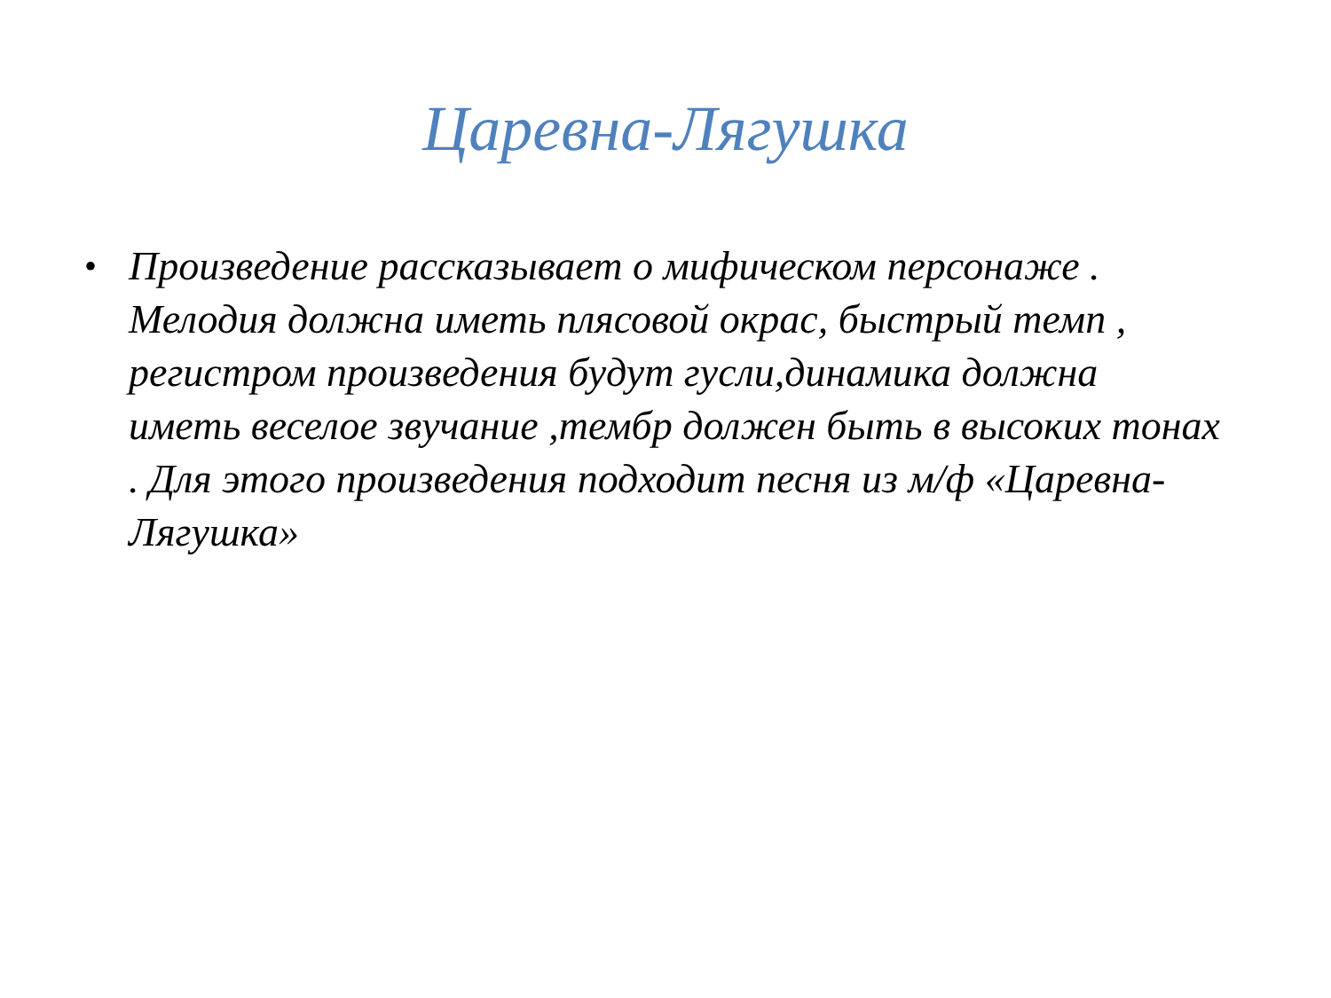Царевна-Лягушка
•
Произведение рассказывает о мифическом персонаже . Мелодия должна иметь плясовой окрас, быстрый темп , регистром произведения будут гусли,динамика должна иметь веселое звучание ,тембр должен быть в высоких тонах . Для этого произведения подходит песня из м/ф «Царевна-Лягушка»